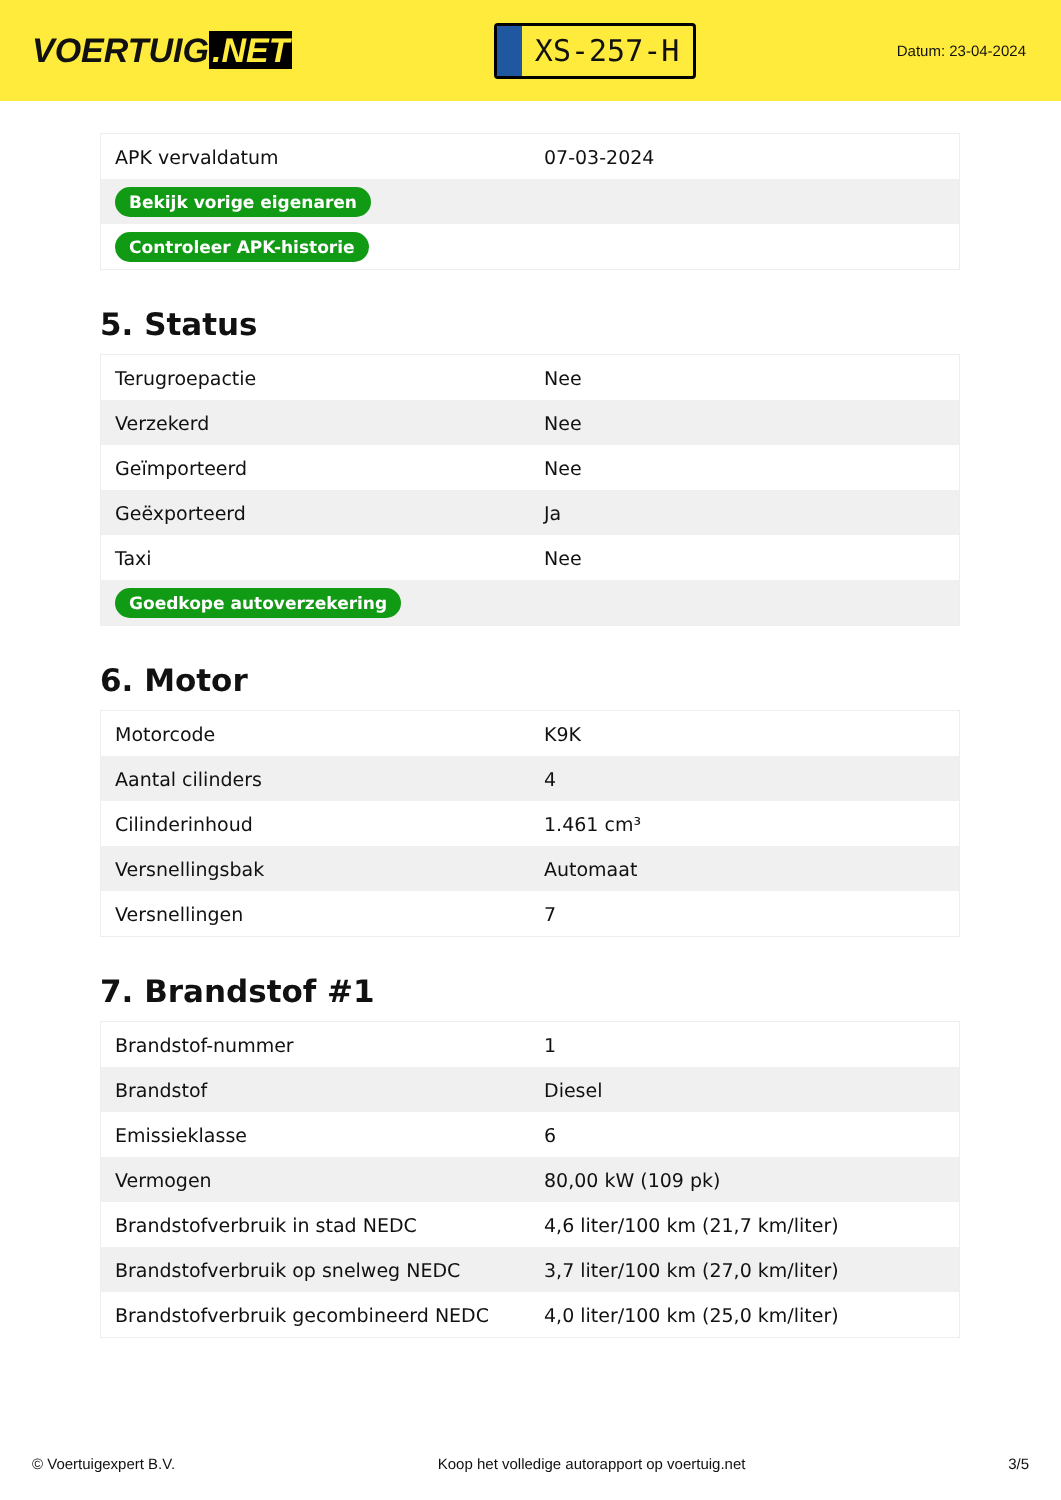VOERTUIG.NET
XS-257-H
Datum: 23-04-2024
| APK vervaldatum | 07-03-2024 |
| Bekijk vorige eigenaren | |
| Controleer APK-historie | |
5. Status
| Terugroepactie | Nee |
| Verzekerd | Nee |
| Geïmporteerd | Nee |
| Geëxporteerd | Ja |
| Taxi | Nee |
| Goedkope autoverzekering | |
6. Motor
| Motorcode | K9K |
| Aantal cilinders | 4 |
| Cilinderinhoud | 1.461 cm³ |
| Versnellingsbak | Automaat |
| Versnellingen | 7 |
7. Brandstof #1
| Brandstof-nummer | 1 |
| Brandstof | Diesel |
| Emissieklasse | 6 |
| Vermogen | 80,00 kW (109 pk) |
| Brandstofverbruik in stad NEDC | 4,6 liter/100 km (21,7 km/liter) |
| Brandstofverbruik op snelweg NEDC | 3,7 liter/100 km (27,0 km/liter) |
| Brandstofverbruik gecombineerd NEDC | 4,0 liter/100 km (25,0 km/liter) |
© Voertuigexpert B.V. Koop het volledige autorapport op voertuig.net 3/5